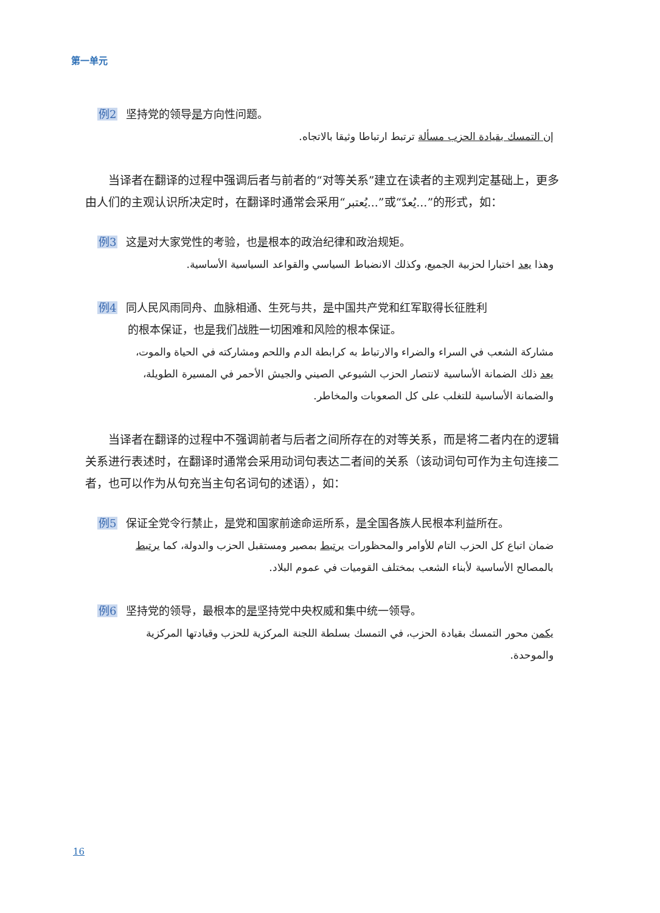第一单元
例2 坚持党的领导是方向性问题。
إن التمسك بقيادة الحزب مسألة ترتبط ارتباطا وثيقا بالاتجاه.
当译者在翻译的过程中强调后者与前者的“对等关系”建立在读者的主观判定基础上，更多由人们的主观认识所决定时，在翻译时通常会采用“يُعتبر...”或“يُعدّ...”的形式，如：
例3 这是对大家党性的考验，也是根本的政治纪律和政治规矩。
وهذا يعد اختبارا لحزبية الجميع، وكذلك الانضباط السياسي والقواعد السياسية الأساسية.
例4 同人民风雨同舟、血脉相通、生死与共，是中国共产党和红军取得长征胜利
的根本保证，也是我们战胜一切困难和风险的根本保证。
مشاركة الشعب في السراء والضراء والارتباط به كرابطة الدم واللحم ومشاركته في الحياة والموت، يعد ذلك الضمانة الأساسية لانتصار الحزب الشيوعي الصيني والجيش الأحمر في المسيرة الطويلة، والضمانة الأساسية للتغلب على كل الصعوبات والمخاطر.
当译者在翻译的过程中不强调前者与后者之间所存在的对等关系，而是将二者内在的逻辑关系进行表述时，在翻译时通常会采用动词句表达二者间的关系（该动词句可作为主句连接二者，也可以作为从句充当主句名词句的述语），如：
例5 保证全党令行禁止，是党和国家前途命运所系，是全国各族人民根本利益所在。
ضمان اتباع كل الحزب التام للأوامر والمحظورات يرتبط بمصير ومستقبل الحزب والدولة، كما يرتبط بالمصالح الأساسية لأبناء الشعب بمختلف القوميات في عموم البلاد.
例6 坚持党的领导，最根本的是坚持党中央权威和集中统一领导。
يكمن محور التمسك بقيادة الحزب، في التمسك بسلطة اللجنة المركزية للحزب وقيادتها المركزية والموحدة.
16